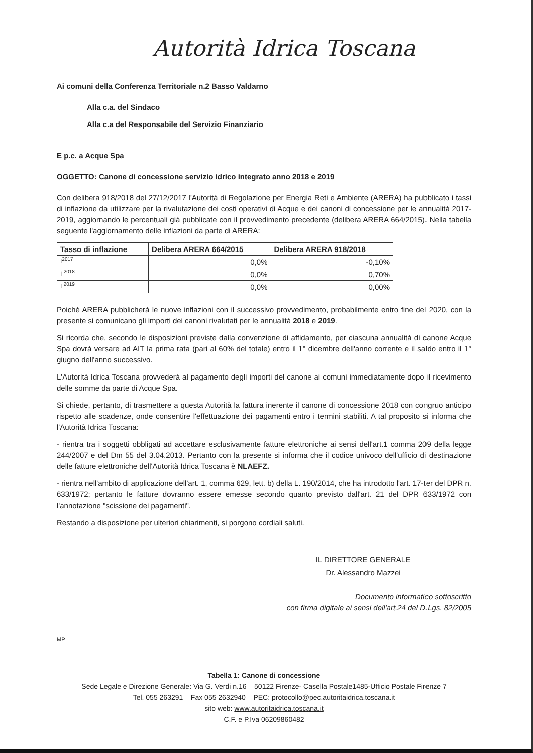Autorità Idrica Toscana
Ai comuni della Conferenza Territoriale n.2 Basso Valdarno
Alla c.a. del Sindaco
Alla c.a del Responsabile del Servizio Finanziario
E p.c. a Acque Spa
OGGETTO: Canone di concessione servizio idrico integrato anno 2018 e 2019
Con delibera 918/2018 del 27/12/2017 l'Autorità di Regolazione per Energia Reti e Ambiente (ARERA) ha pubblicato i tassi di inflazione da utilizzare per la rivalutazione dei costi operativi di Acque e dei canoni di concessione per le annualità 2017-2019, aggiornando le percentuali già pubblicate con il provvedimento precedente (delibera ARERA 664/2015). Nella tabella seguente l'aggiornamento delle inflazioni da parte di ARERA:
| Tasso di inflazione | Delibera ARERA 664/2015 | Delibera ARERA 918/2018 |
| --- | --- | --- |
| I<sup>2017</sup> | 0,0% | -0,10% |
| I <sup>2018</sup> | 0,0% | 0,70% |
| I <sup>2019</sup> | 0,0% | 0,00% |
Poiché ARERA pubblicherà le nuove inflazioni con il successivo provvedimento, probabilmente entro fine del 2020, con la presente si comunicano gli importi dei canoni rivalutati per le annualità 2018 e 2019.
Si ricorda che, secondo le disposizioni previste dalla convenzione di affidamento, per ciascuna annualità di canone Acque Spa dovrà versare ad AIT la prima rata (pari al 60% del totale) entro il 1° dicembre dell'anno corrente e il saldo entro il 1° giugno dell'anno successivo.
L'Autorità Idrica Toscana provvederà al pagamento degli importi del canone ai comuni immediatamente dopo il ricevimento delle somme da parte di Acque Spa.
Si chiede, pertanto, di trasmettere a questa Autorità la fattura inerente il canone di concessione 2018 con congruo anticipo rispetto alle scadenze, onde consentire l'effettuazione dei pagamenti entro i termini stabiliti. A tal proposito si informa che l'Autorità Idrica Toscana:
- rientra tra i soggetti obbligati ad accettare esclusivamente fatture elettroniche ai sensi dell'art.1 comma 209 della legge 244/2007 e del Dm 55 del 3.04.2013. Pertanto con la presente si informa che il codice univoco dell'ufficio di destinazione delle fatture elettroniche dell'Autorità Idrica Toscana è NLAEFZ.
- rientra nell'ambito di applicazione dell'art. 1, comma 629, lett. b) della L. 190/2014, che ha introdotto l'art. 17-ter del DPR n. 633/1972; pertanto le fatture dovranno essere emesse secondo quanto previsto dall'art. 21 del DPR 633/1972 con l'annotazione "scissione dei pagamenti".
Restando a disposizione per ulteriori chiarimenti, si porgono cordiali saluti.
IL DIRETTORE GENERALE
Dr. Alessandro Mazzei
Documento informatico sottoscritto
con firma digitale ai sensi dell'art.24 del D.Lgs. 82/2005
MP
Tabella 1: Canone di concessione
Sede Legale e Direzione Generale: Via G. Verdi n.16 – 50122 Firenze- Casella Postale1485-Ufficio Postale Firenze 7
Tel. 055 263291 – Fax 055 2632940 – PEC: protocollo@pec.autoritaidrica.toscana.it
sito web: www.autoritaidrica.toscana.it
C.F. e P.Iva 06209860482